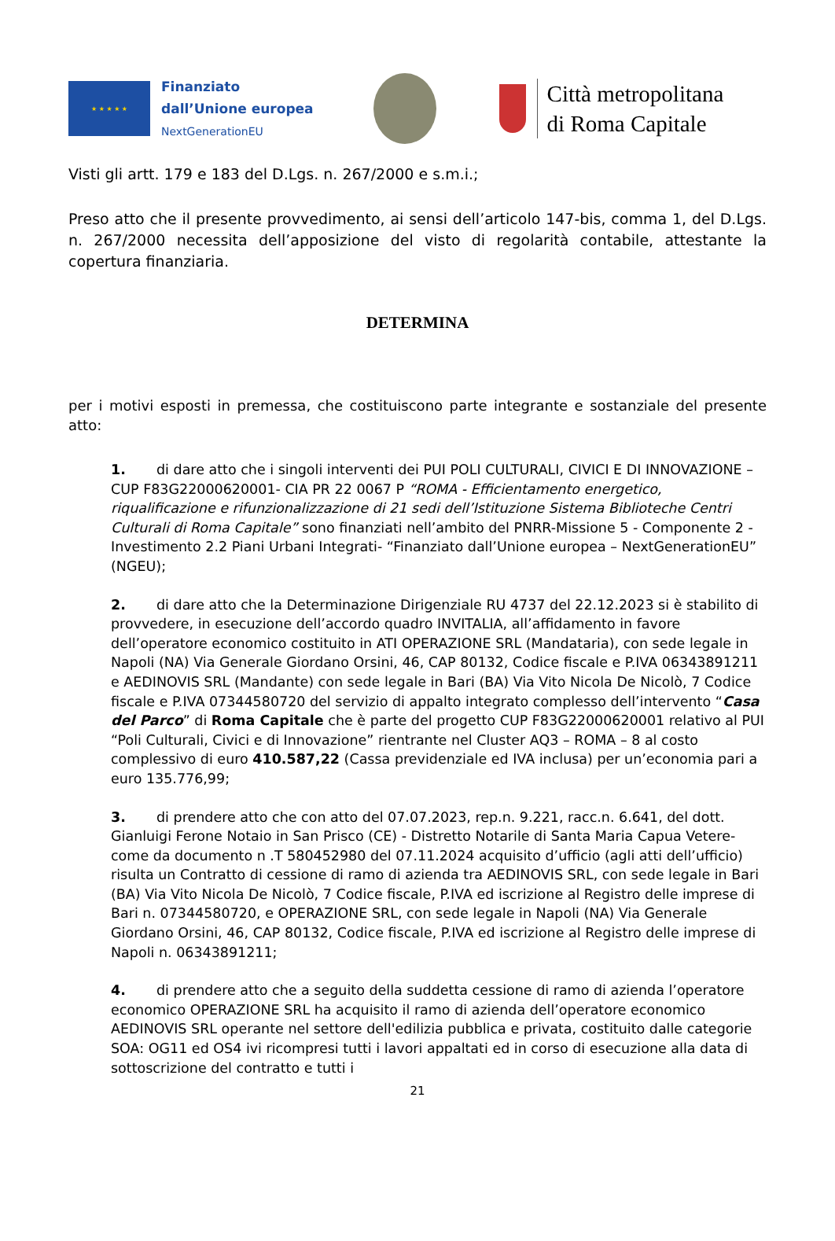★ ★ ★ ★ ★
Finanziato
dall’Unione europea
NextGenerationEU
Città metropolitana
di Roma Capitale
Visti gli artt. 179 e 183 del D.Lgs. n. 267/2000 e s.m.i.;
Preso atto che il presente provvedimento, ai sensi dell’articolo 147-bis, comma 1, del D.Lgs. n. 267/2000 necessita dell’apposizione del visto di regolarità contabile, attestante la copertura finanziaria.
DETERMINA
per i motivi esposti in premessa, che costituiscono parte integrante e sostanziale del presente atto:
1. di dare atto che i singoli interventi dei PUI POLI CULTURALI, CIVICI E DI INNOVAZIONE – CUP F83G22000620001- CIA PR 22 0067 P “ROMA - Efficientamento energetico, riqualificazione e rifunzionalizzazione di 21 sedi dell’Istituzione Sistema Biblioteche Centri Culturali di Roma Capitale” sono finanziati nell’ambito del PNRR-Missione 5 - Componente 2 - Investimento 2.2 Piani Urbani Integrati- “Finanziato dall’Unione europea – NextGenerationEU” (NGEU);
2. di dare atto che la Determinazione Dirigenziale RU 4737 del 22.12.2023 si è stabilito di provvedere, in esecuzione dell’accordo quadro INVITALIA, all’affidamento in favore dell’operatore economico costituito in ATI OPERAZIONE SRL (Mandataria), con sede legale in Napoli (NA) Via Generale Giordano Orsini, 46, CAP 80132, Codice fiscale e P.IVA 06343891211 e AEDINOVIS SRL (Mandante) con sede legale in Bari (BA) Via Vito Nicola De Nicolò, 7 Codice fiscale e P.IVA 07344580720 del servizio di appalto integrato complesso dell’intervento “Casa del Parco” di Roma Capitale che è parte del progetto CUP F83G22000620001 relativo al PUI “Poli Culturali, Civici e di Innovazione” rientrante nel Cluster AQ3 – ROMA – 8 al costo complessivo di euro 410.587,22 (Cassa previdenziale ed IVA inclusa) per un’economia pari a euro 135.776,99;
3. di prendere atto che con atto del 07.07.2023, rep.n. 9.221, racc.n. 6.641, del dott. Gianluigi Ferone Notaio in San Prisco (CE) - Distretto Notarile di Santa Maria Capua Vetere- come da documento n .T 580452980 del 07.11.2024 acquisito d’ufficio (agli atti dell’ufficio) risulta un Contratto di cessione di ramo di azienda tra AEDINOVIS SRL, con sede legale in Bari (BA) Via Vito Nicola De Nicolò, 7 Codice fiscale, P.IVA ed iscrizione al Registro delle imprese di Bari n. 07344580720, e OPERAZIONE SRL, con sede legale in Napoli (NA) Via Generale Giordano Orsini, 46, CAP 80132, Codice fiscale, P.IVA ed iscrizione al Registro delle imprese di Napoli n. 06343891211;
4. di prendere atto che a seguito della suddetta cessione di ramo di azienda l’operatore economico OPERAZIONE SRL ha acquisito il ramo di azienda dell’operatore economico AEDINOVIS SRL operante nel settore dell'edilizia pubblica e privata, costituito dalle categorie SOA: OG11 ed OS4 ivi ricompresi tutti i lavori appaltati ed in corso di esecuzione alla data di sottoscrizione del contratto e tutti i
21